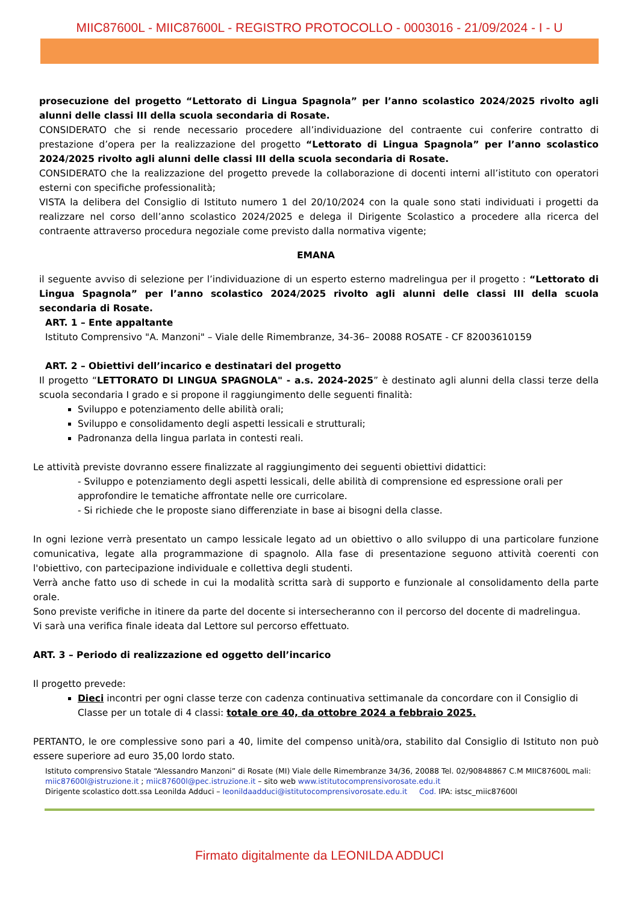MIIC87600L - MIIC87600L - REGISTRO PROTOCOLLO - 0003016 - 21/09/2024 - I - U
prosecuzione del progetto “Lettorato di Lingua Spagnola” per l’anno scolastico 2024/2025 rivolto agli alunni delle classi III della scuola secondaria di Rosate.
CONSIDERATO che si rende necessario procedere all’individuazione del contraente cui conferire contratto di prestazione d’opera per la realizzazione del progetto “Lettorato di Lingua Spagnola” per l’anno scolastico 2024/2025 rivolto agli alunni delle classi III della scuola secondaria di Rosate.
CONSIDERATO che la realizzazione del progetto prevede la collaborazione di docenti interni all’istituto con operatori esterni con specifiche professionalità;
VISTA la delibera del Consiglio di Istituto numero 1 del 20/10/2024 con la quale sono stati individuati i progetti da realizzare nel corso dell’anno scolastico 2024/2025 e delega il Dirigente Scolastico a procedere alla ricerca del contraente attraverso procedura negoziale come previsto dalla normativa vigente;
EMANA
il seguente avviso di selezione per l’individuazione di un esperto esterno madrelingua per il progetto : “Lettorato di Lingua Spagnola” per l’anno scolastico 2024/2025 rivolto agli alunni delle classi III della scuola secondaria di Rosate.
ART. 1 – Ente appaltante
Istituto Comprensivo "A. Manzoni" – Viale delle Rimembranze, 34-36– 20088 ROSATE - CF 82003610159
ART. 2 – Obiettivi dell’incarico e destinatari del progetto
Il progetto “LETTORATO DI LINGUA SPAGNOLA" - a.s. 2024-2025” è destinato agli alunni della classi terze della scuola secondaria I grado e si propone il raggiungimento delle seguenti finalità:
Sviluppo e potenziamento delle abilità orali;
Sviluppo e consolidamento degli aspetti lessicali e strutturali;
Padronanza della lingua parlata in contesti reali.
Le attività previste dovranno essere finalizzate al raggiungimento dei seguenti obiettivi didattici:
- Sviluppo e potenziamento degli aspetti lessicali, delle abilità di comprensione ed espressione orali per approfondire le tematiche affrontate nelle ore curricolare.
- Si richiede che le proposte siano differenziate in base ai bisogni della classe.
In ogni lezione verrà presentato un campo lessicale legato ad un obiettivo o allo sviluppo di una particolare funzione comunicativa, legate alla programmazione di spagnolo. Alla fase di presentazione seguono attività coerenti con l'obiettivo, con partecipazione individuale e collettiva degli studenti.
Verrà anche fatto uso di schede in cui la modalità scritta sarà di supporto e funzionale al consolidamento della parte orale.
Sono previste verifiche in itinere da parte del docente si intersecheranno con il percorso del docente di madrelingua.
Vi sarà una verifica finale ideata dal Lettore sul percorso effettuato.
ART. 3 – Periodo di realizzazione ed oggetto dell’incarico
Il progetto prevede:
Dieci incontri per ogni classe terze con cadenza continuativa settimanale da concordare con il Consiglio di Classe per un totale di 4 classi: totale ore 40, da ottobre 2024 a febbraio 2025.
PERTANTO, le ore complessive sono pari a 40, limite del compenso unità/ora, stabilito dal Consiglio di Istituto non può essere superiore ad euro 35,00 lordo stato.
Istituto comprensivo Statale “Alessandro Manzoni” di Rosate (MI) Viale delle Rimembranze 34/36, 20088 Tel. 02/90848867 C.M MIIC87600L mali:
miic87600l@istruzione.it ; miic87600l@pec.istruzione.it – sito web www.istitutocomprensivorosate.edu.it
Dirigente scolastico dott.ssa Leonilda Adduci – leonildaadduci@istitutocomprensivorosate.edu.it Cod. IPA: istsc_miic87600l
Firmato digitalmente da LEONILDA ADDUCI